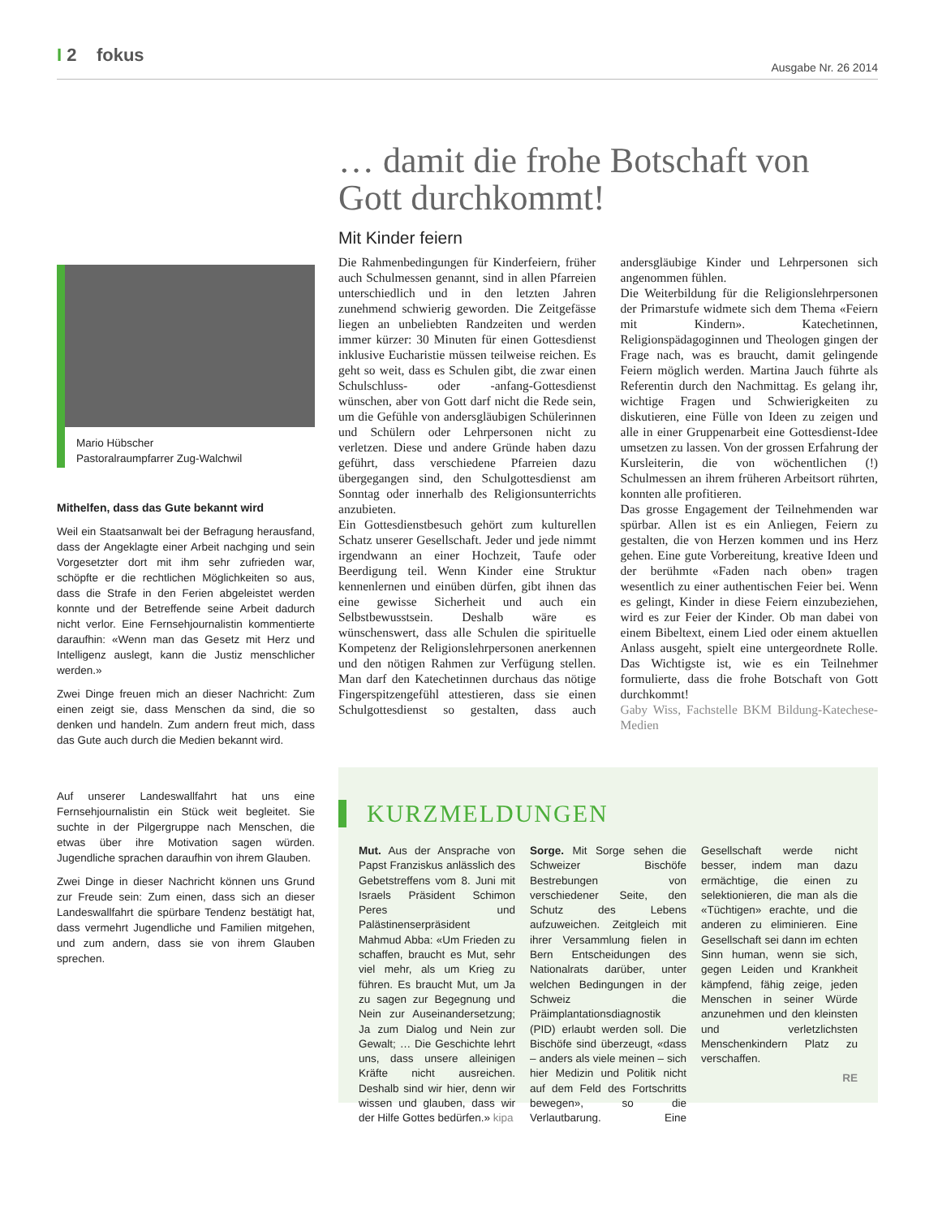I 2 fokus
Ausgabe Nr. 26 2014
Mario Hübscher
Pastoralraumpfarrer Zug-Walchwil
Mithelfen, dass das Gute bekannt wird
Weil ein Staatsanwalt bei der Befragung herausfand, dass der Angeklagte einer Arbeit nachging und sein Vorgesetzter dort mit ihm sehr zufrieden war, schöpfte er die rechtlichen Möglichkeiten so aus, dass die Strafe in den Ferien abgeleistet werden konnte und der Betreffende seine Arbeit dadurch nicht verlor. Eine Fernsehjournalistin kommentierte daraufhin: «Wenn man das Gesetz mit Herz und Intelligenz auslegt, kann die Justiz menschlicher werden.»
Zwei Dinge freuen mich an dieser Nachricht: Zum einen zeigt sie, dass Menschen da sind, die so denken und handeln. Zum andern freut mich, dass das Gute auch durch die Medien bekannt wird.
Auf unserer Landeswallfahrt hat uns eine Fernsehjournalistin ein Stück weit begleitet. Sie suchte in der Pilgergruppe nach Menschen, die etwas über ihre Motivation sagen würden. Jugendliche sprachen daraufhin von ihrem Glauben.
Zwei Dinge in dieser Nachricht können uns Grund zur Freude sein: Zum einen, dass sich an dieser Landeswallfahrt die spürbare Tendenz bestätigt hat, dass vermehrt Jugendliche und Familien mitgehen, und zum andern, dass sie von ihrem Glauben sprechen.
… damit die frohe Botschaft von Gott durchkommt!
Mit Kinder feiern
Die Rahmenbedingungen für Kinderfeiern, früher auch Schulmessen genannt, sind in allen Pfarreien unterschiedlich und in den letzten Jahren zunehmend schwierig geworden. Die Zeitgefässe liegen an unbeliebten Randzeiten und werden immer kürzer: 30 Minuten für einen Gottesdienst inklusive Eucharistie müssen teilweise reichen. Es geht so weit, dass es Schulen gibt, die zwar einen Schulschluss- oder -anfang-Gottesdienst wünschen, aber von Gott darf nicht die Rede sein, um die Gefühle von andersgläubigen Schülerinnen und Schülern oder Lehrpersonen nicht zu verletzen. Diese und andere Gründe haben dazu geführt, dass verschiedene Pfarreien dazu übergegangen sind, den Schulgottesdienst am Sonntag oder innerhalb des Religionsunterrichts anzubieten.
Ein Gottesdienstbesuch gehört zum kulturellen Schatz unserer Gesellschaft. Jeder und jede nimmt irgendwann an einer Hochzeit, Taufe oder Beerdigung teil. Wenn Kinder eine Struktur kennenlernen und einüben dürfen, gibt ihnen das eine gewisse Sicherheit und auch ein Selbstbewusstsein. Deshalb wäre es wünschenswert, dass alle Schulen die spirituelle Kompetenz der Religionslehrpersonen anerkennen und den nötigen Rahmen zur Verfügung stellen. Man darf den Katechetinnen durchaus das nötige Fingerspitzengefühl attestieren, dass sie einen Schulgottesdienst so gestalten, dass auch andersgläubige Kinder und Lehrpersonen sich angenommen fühlen.
Die Weiterbildung für die Religionslehrpersonen der Primarstufe widmete sich dem Thema «Feiern mit Kindern». Katechetinnen, Religionspädagoginnen und Theologen gingen der Frage nach, was es braucht, damit gelingende Feiern möglich werden. Martina Jauch führte als Referentin durch den Nachmittag. Es gelang ihr, wichtige Fragen und Schwierigkeiten zu diskutieren, eine Fülle von Ideen zu zeigen und alle in einer Gruppenarbeit eine Gottesdienst-Idee umsetzen zu lassen. Von der grossen Erfahrung der Kursleiterin, die von wöchentlichen (!) Schulmessen an ihrem früheren Arbeitsort rührten, konnten alle profitieren.
Das grosse Engagement der Teilnehmenden war spürbar. Allen ist es ein Anliegen, Feiern zu gestalten, die von Herzen kommen und ins Herz gehen. Eine gute Vorbereitung, kreative Ideen und der berühmte «Faden nach oben» tragen wesentlich zu einer authentischen Feier bei. Wenn es gelingt, Kinder in diese Feiern einzubeziehen, wird es zur Feier der Kinder. Ob man dabei von einem Bibeltext, einem Lied oder einem aktuellen Anlass ausgeht, spielt eine untergeordnete Rolle. Das Wichtigste ist, wie es ein Teilnehmer formulierte, dass die frohe Botschaft von Gott durchkommt!
Gaby Wiss, Fachstelle BKM Bildung-Katechese-Medien
KURZMELDUNGEN
Mut. Aus der Ansprache von Papst Franziskus anlässlich des Gebetstreffens vom 8. Juni mit Israels Präsident Schimon Peres und Palästinenserpräsident Mahmud Abba: «Um Frieden zu schaffen, braucht es Mut, sehr viel mehr, als um Krieg zu führen. Es braucht Mut, um Ja zu sagen zur Begegnung und Nein zur Auseinandersetzung; Ja zum Dialog und Nein zur Gewalt; … Die Geschichte lehrt uns, dass unsere alleinigen Kräfte nicht ausreichen. Deshalb sind wir hier, denn wir wissen und glauben, dass wir der Hilfe Gottes bedürfen.» kipa
Sorge. Mit Sorge sehen die Schweizer Bischöfe Bestrebungen von verschiedener Seite, den Schutz des Lebens aufzuweichen. Zeitgleich mit ihrer Versammlung fielen in Bern Entscheidungen des Nationalrats darüber, unter welchen Bedingungen in der Schweiz die Präimplantationsdiagnostik (PID) erlaubt werden soll. Die Bischöfe sind überzeugt, «dass – anders als viele meinen – sich hier Medizin und Politik nicht auf dem Feld des Fortschritts bewegen», so die Verlautbarung. Eine Gesellschaft werde nicht besser, indem man dazu ermächtige, die einen zu selektionieren, die man als die «Tüchtigen» erachte, und die anderen zu eliminieren. Eine Gesellschaft sei dann im echten Sinn human, wenn sie sich, gegen Leiden und Krankheit kämpfend, fähig zeige, jeden Menschen in seiner Würde anzunehmen und den kleinsten und verletzlichsten Menschenkindern Platz zu verschaffen.
RE